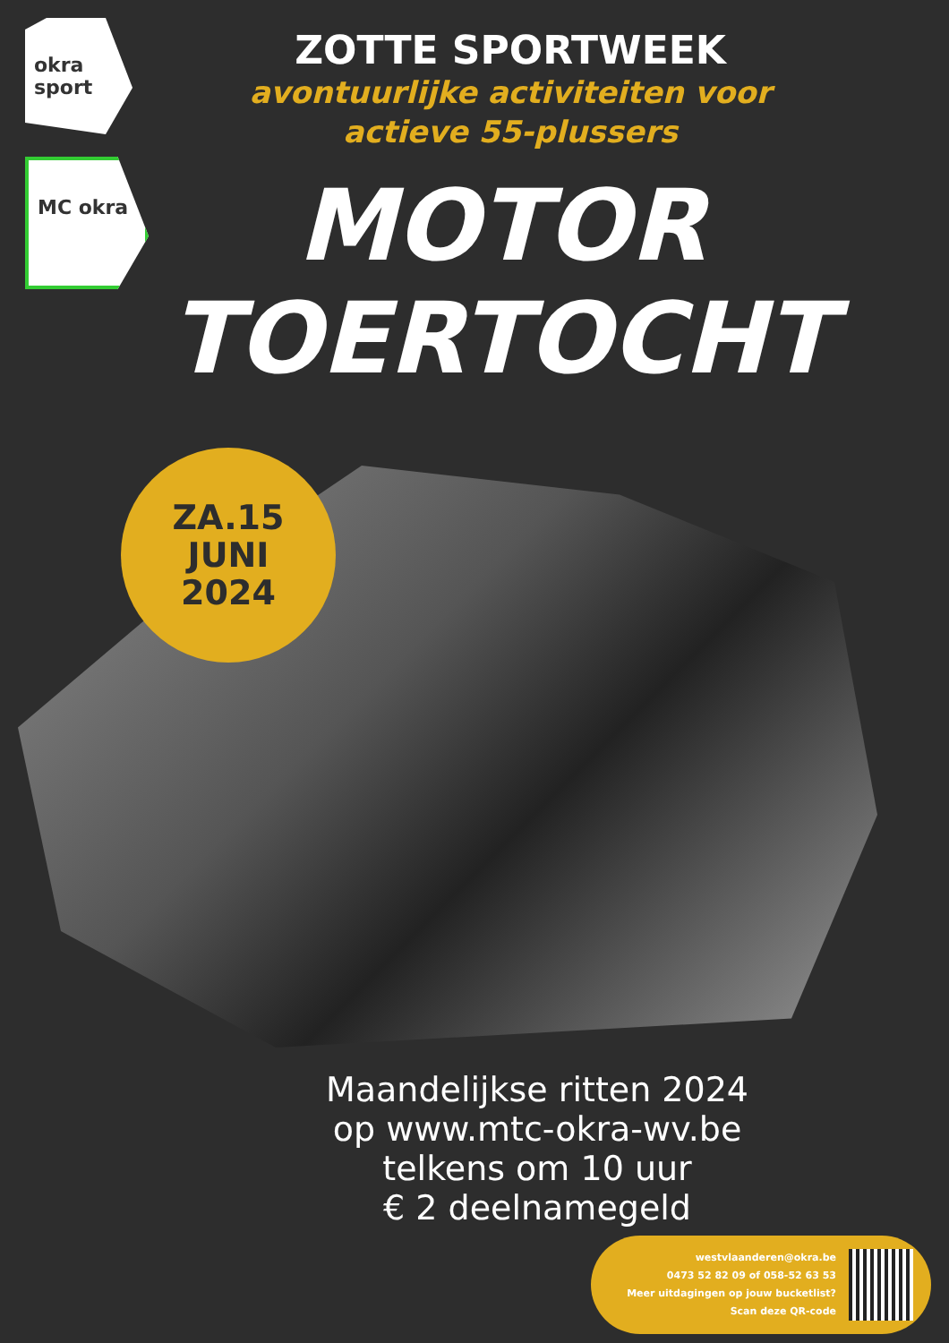okra sport
MC okra
ZOTTE SPORTWEEK
avontuurlijke activiteiten voor
actieve 55-plussers
MOTOR
TOERTOCHT
ZA.15
JUNI
2024
Maandelijkse ritten 2024
op www.mtc-okra-wv.be
telkens om 10 uur
€ 2 deelnamegeld
westvlaanderen@okra.be
0473 52 82 09 of 058-52 63 53
Meer uitdagingen op jouw bucketlist?
Scan deze QR-code